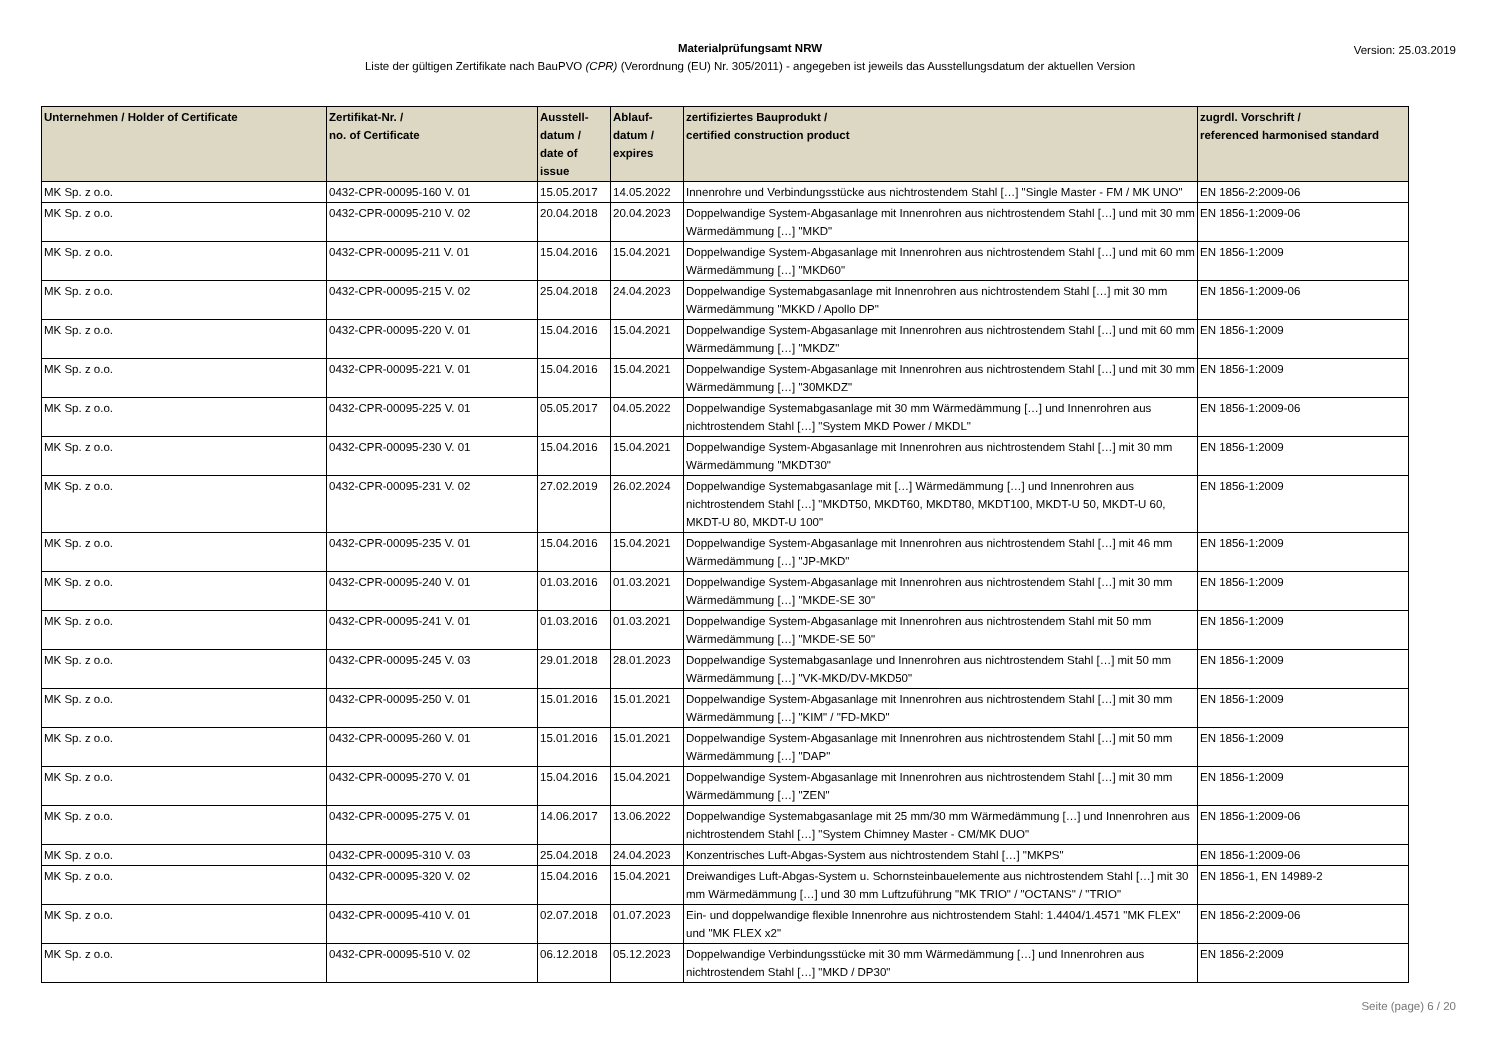Materialprüfungsamt NRW
Liste der gültigen Zertifikate nach BauPVO (CPR) (Verordnung (EU) Nr. 305/2011) - angegeben ist jeweils das Ausstellungsdatum der aktuellen Version
Version: 25.03.2019
| Unternehmen / Holder of Certificate | Zertifikat-Nr. / no. of Certificate | Ausstell- datum / date of issue | Ablauf- datum / expires | zertifiziertes Bauprodukt / certified construction product | zugrdl. Vorschrift / referenced harmonised standard |
| --- | --- | --- | --- | --- | --- |
| MK Sp. z o.o. | 0432-CPR-00095-160 V. 01 | 15.05.2017 | 14.05.2022 | Innenrohre und Verbindungsstücke aus nichtrostendem Stahl […] "Single Master - FM / MK UNO" | EN 1856-2:2009-06 |
| MK Sp. z o.o. | 0432-CPR-00095-210 V. 02 | 20.04.2018 | 20.04.2023 | Doppelwandige System-Abgasanlage mit Innenrohren aus nichtrostendem Stahl […] und mit 30 mm Wärmedämmung […] "MKD" | EN 1856-1:2009-06 |
| MK Sp. z o.o. | 0432-CPR-00095-211 V. 01 | 15.04.2016 | 15.04.2021 | Doppelwandige System-Abgasanlage mit Innenrohren aus nichtrostendem Stahl […] und mit 60 mm Wärmedämmung […] "MKD60" | EN 1856-1:2009 |
| MK Sp. z o.o. | 0432-CPR-00095-215 V. 02 | 25.04.2018 | 24.04.2023 | Doppelwandige Systemabgasanlage mit Innenrohren aus nichtrostendem Stahl […] mit 30 mm Wärmedämmung "MKKD / Apollo DP" | EN 1856-1:2009-06 |
| MK Sp. z o.o. | 0432-CPR-00095-220 V. 01 | 15.04.2016 | 15.04.2021 | Doppelwandige System-Abgasanlage mit Innenrohren aus nichtrostendem Stahl […] und mit 60 mm Wärmedämmung […] "MKDZ" | EN 1856-1:2009 |
| MK Sp. z o.o. | 0432-CPR-00095-221 V. 01 | 15.04.2016 | 15.04.2021 | Doppelwandige System-Abgasanlage mit Innenrohren aus nichtrostendem Stahl […] und mit 30 mm Wärmedämmung […] "30MKDZ" | EN 1856-1:2009 |
| MK Sp. z o.o. | 0432-CPR-00095-225 V. 01 | 05.05.2017 | 04.05.2022 | Doppelwandige Systemabgasanlage mit 30 mm Wärmedämmung […] und Innenrohren aus nichtrostendem Stahl […] "System MKD Power / MKDL" | EN 1856-1:2009-06 |
| MK Sp. z o.o. | 0432-CPR-00095-230 V. 01 | 15.04.2016 | 15.04.2021 | Doppelwandige System-Abgasanlage mit Innenrohren aus nichtrostendem Stahl […] mit 30 mm Wärmedämmung "MKDT30" | EN 1856-1:2009 |
| MK Sp. z o.o. | 0432-CPR-00095-231 V. 02 | 27.02.2019 | 26.02.2024 | Doppelwandige Systemabgasanlage mit […] Wärmedämmung […] und Innenrohren aus nichtrostendem Stahl […] "MKDT50, MKDT60, MKDT80, MKDT100, MKDT-U 50, MKDT-U 60, MKDT-U 80, MKDT-U 100" | EN 1856-1:2009 |
| MK Sp. z o.o. | 0432-CPR-00095-235 V. 01 | 15.04.2016 | 15.04.2021 | Doppelwandige System-Abgasanlage mit Innenrohren aus nichtrostendem Stahl […] mit 46 mm Wärmedämmung […] "JP-MKD" | EN 1856-1:2009 |
| MK Sp. z o.o. | 0432-CPR-00095-240 V. 01 | 01.03.2016 | 01.03.2021 | Doppelwandige System-Abgasanlage mit Innenrohren aus nichtrostendem Stahl […] mit 30 mm Wärmedämmung […] "MKDE-SE 30" | EN 1856-1:2009 |
| MK Sp. z o.o. | 0432-CPR-00095-241 V. 01 | 01.03.2016 | 01.03.2021 | Doppelwandige System-Abgasanlage mit Innenrohren aus nichtrostendem Stahl mit 50 mm Wärmedämmung […] "MKDE-SE 50" | EN 1856-1:2009 |
| MK Sp. z o.o. | 0432-CPR-00095-245 V. 03 | 29.01.2018 | 28.01.2023 | Doppelwandige Systemabgasanlage und Innenrohren aus nichtrostendem Stahl […] mit 50 mm Wärmedämmung […] "VK-MKD/DV-MKD50" | EN 1856-1:2009 |
| MK Sp. z o.o. | 0432-CPR-00095-250 V. 01 | 15.01.2016 | 15.01.2021 | Doppelwandige System-Abgasanlage mit Innenrohren aus nichtrostendem Stahl […] mit 30 mm Wärmedämmung […] "KIM" / "FD-MKD" | EN 1856-1:2009 |
| MK Sp. z o.o. | 0432-CPR-00095-260 V. 01 | 15.01.2016 | 15.01.2021 | Doppelwandige System-Abgasanlage mit Innenrohren aus nichtrostendem Stahl […] mit 50 mm Wärmedämmung […] "DAP" | EN 1856-1:2009 |
| MK Sp. z o.o. | 0432-CPR-00095-270 V. 01 | 15.04.2016 | 15.04.2021 | Doppelwandige System-Abgasanlage mit Innenrohren aus nichtrostendem Stahl […] mit 30 mm Wärmedämmung […] "ZEN" | EN 1856-1:2009 |
| MK Sp. z o.o. | 0432-CPR-00095-275 V. 01 | 14.06.2017 | 13.06.2022 | Doppelwandige Systemabgasanlage mit 25 mm/30 mm Wärmedämmung […] und Innenrohren aus nichtrostendem Stahl […] "System Chimney Master - CM/MK DUO" | EN 1856-1:2009-06 |
| MK Sp. z o.o. | 0432-CPR-00095-310 V. 03 | 25.04.2018 | 24.04.2023 | Konzentrisches Luft-Abgas-System aus nichtrostendem Stahl […] "MKPS" | EN 1856-1:2009-06 |
| MK Sp. z o.o. | 0432-CPR-00095-320 V. 02 | 15.04.2016 | 15.04.2021 | Dreiwandiges Luft-Abgas-System u. Schornsteinbauelemente aus nichtrostendem Stahl […] mit 30 mm Wärmedämmung […] und 30 mm Luftzuführung "MK TRIO" / "OCTANS" / "TRIO" | EN 1856-1, EN 14989-2 |
| MK Sp. z o.o. | 0432-CPR-00095-410 V. 01 | 02.07.2018 | 01.07.2023 | Ein- und doppelwandige flexible Innenrohre aus nichtrostendem Stahl: 1.4404/1.4571 "MK FLEX" und "MK FLEX x2" | EN 1856-2:2009-06 |
| MK Sp. z o.o. | 0432-CPR-00095-510 V. 02 | 06.12.2018 | 05.12.2023 | Doppelwandige Verbindungsstücke mit 30 mm Wärmedämmung […] und Innenrohren aus nichtrostendem Stahl […] "MKD / DP30" | EN 1856-2:2009 |
Seite (page) 6 / 20